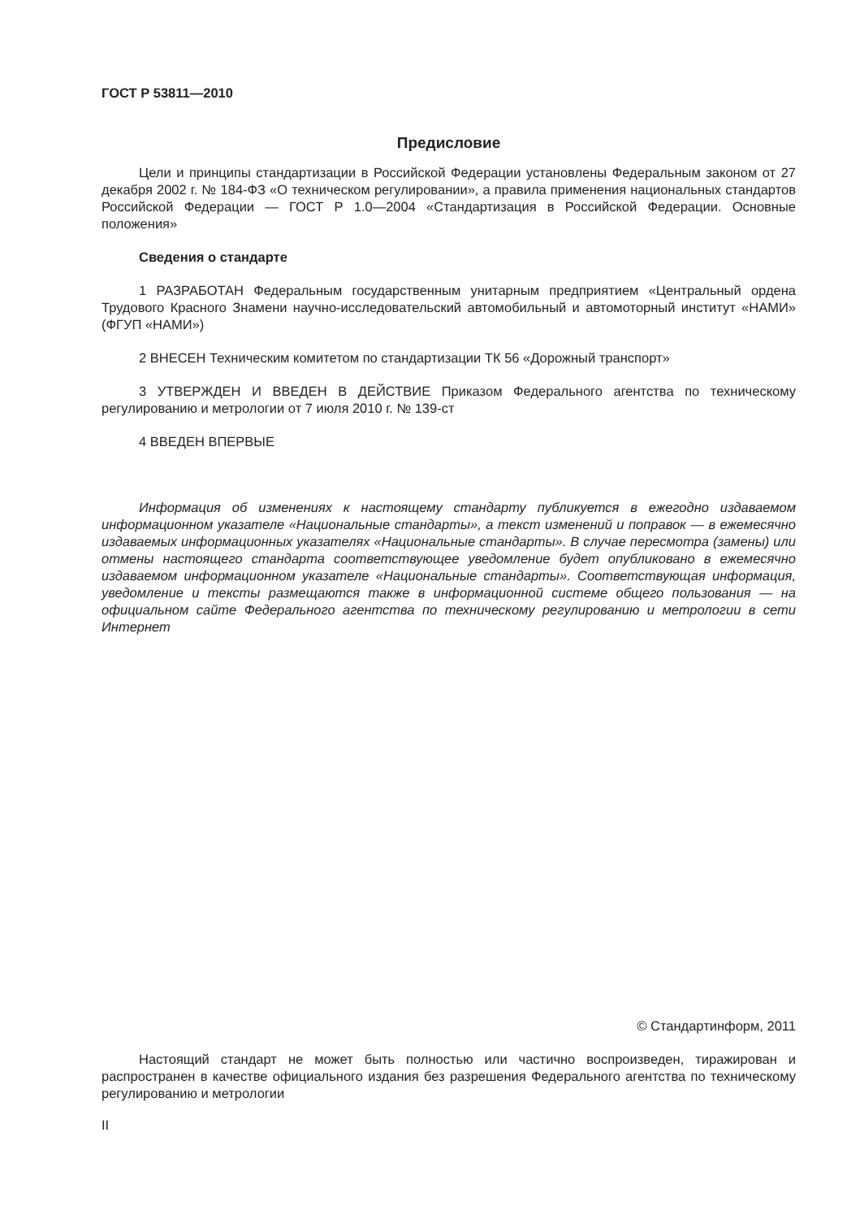ГОСТ Р 53811—2010
Предисловие
Цели и принципы стандартизации в Российской Федерации установлены Федеральным законом от 27 декабря 2002 г. № 184-ФЗ «О техническом регулировании», а правила применения национальных стандартов Российской Федерации — ГОСТ Р 1.0—2004 «Стандартизация в Российской Федерации. Основные положения»
Сведения о стандарте
1 РАЗРАБОТАН Федеральным государственным унитарным предприятием «Центральный ордена Трудового Красного Знамени научно-исследовательский автомобильный и автомоторный институт «НАМИ» (ФГУП «НАМИ»)
2 ВНЕСЕН Техническим комитетом по стандартизации ТК 56 «Дорожный транспорт»
3 УТВЕРЖДЕН И ВВЕДЕН В ДЕЙСТВИЕ Приказом Федерального агентства по техническому регулированию и метрологии от 7 июля 2010 г. № 139-ст
4 ВВЕДЕН ВПЕРВЫЕ
Информация об изменениях к настоящему стандарту публикуется в ежегодно издаваемом информационном указателе «Национальные стандарты», а текст изменений и поправок — в ежемесячно издаваемых информационных указателях «Национальные стандарты». В случае пересмотра (замены) или отмены настоящего стандарта соответствующее уведомление будет опубликовано в ежемесячно издаваемом информационном указателе «Национальные стандарты». Соответствующая информация, уведомление и тексты размещаются также в информационной системе общего пользования — на официальном сайте Федерального агентства по техническому регулированию и метрологии в сети Интернет
© Стандартинформ, 2011
Настоящий стандарт не может быть полностью или частично воспроизведен, тиражирован и распространен в качестве официального издания без разрешения Федерального агентства по техническому регулированию и метрологии
II